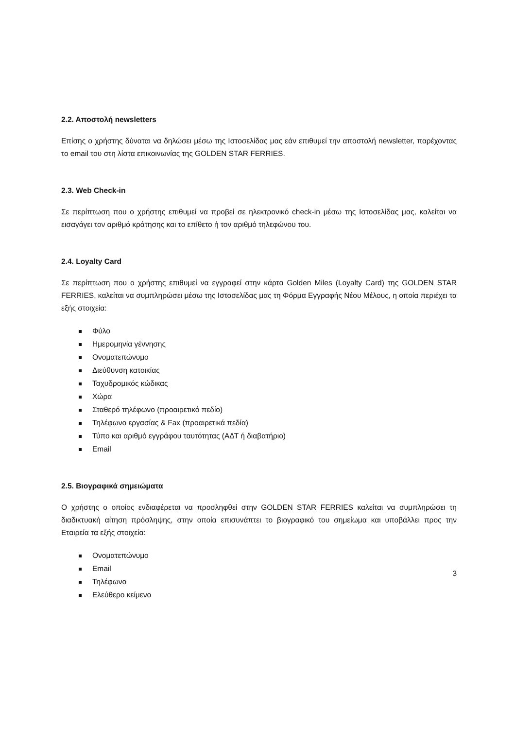2.2. Αποστολή newsletters
Επίσης ο χρήστης δύναται να δηλώσει μέσω της Ιστοσελίδας μας εάν επιθυμεί την αποστολή newsletter, παρέχοντας το email του στη λίστα επικοινωνίας της GOLDEN STAR FERRIES.
2.3. Web Check-in
Σε περίπτωση που ο χρήστης επιθυμεί να προβεί σε ηλεκτρονικό check-in μέσω της Ιστοσελίδας μας, καλείται να εισαγάγει τον αριθμό κράτησης και το επίθετο ή τον αριθμό τηλεφώνου του.
2.4. Loyalty Card
Σε περίπτωση που ο χρήστης επιθυμεί να εγγραφεί στην κάρτα Golden Miles (Loyalty Card) της GOLDEN STAR FERRIES, καλείται να συμπληρώσει μέσω της Ιστοσελίδας μας τη Φόρμα Εγγραφής Νέου Μέλους, η οποία περιέχει τα εξής στοιχεία:
Φύλο
Ημερομηνία γέννησης
Ονοματεπώνυμο
Διεύθυνση κατοικίας
Ταχυδρομικός κώδικας
Χώρα
Σταθερό τηλέφωνο (προαιρετικό πεδίο)
Τηλέφωνο εργασίας & Fax (προαιρετικά πεδία)
Τύπο και αριθμό εγγράφου ταυτότητας (ΑΔΤ ή διαβατήριο)
Email
2.5. Βιογραφικά σημειώματα
Ο χρήστης ο οποίος ενδιαφέρεται να προσληφθεί στην GOLDEN STAR FERRIES καλείται να συμπληρώσει τη διαδικτυακή αίτηση πρόσληψης, στην οποία επισυνάπτει το βιογραφικό του σημείωμα και υποβάλλει προς την Εταιρεία τα εξής στοιχεία:
Ονοματεπώνυμο
Email
Τηλέφωνο
Ελεύθερο κείμενο
3